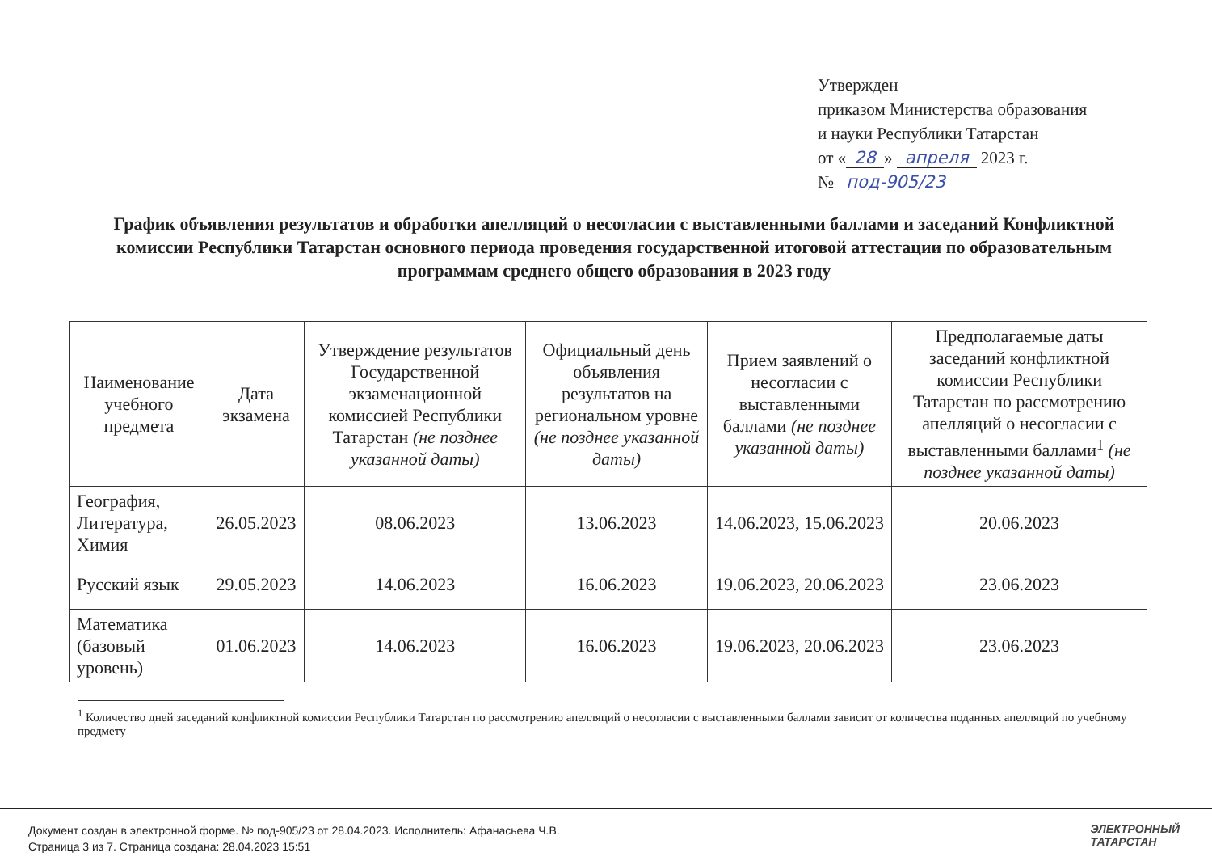Утвержден
приказом Министерства образования
и науки Республики Татарстан
от « 28 » апреля 2023 г.
№ под-905/23
График объявления результатов и обработки апелляций о несогласии с выставленными баллами и заседаний Конфликтной комиссии Республики Татарстан основного периода проведения государственной итоговой аттестации по образовательным программам среднего общего образования в 2023 году
| Наименование учебного предмета | Дата экзамена | Утверждение результатов Государственной экзаменационной комиссией Республики Татарстан (не позднее указанной даты) | Официальный день объявления результатов на региональном уровне (не позднее указанной даты) | Прием заявлений о несогласии с выставленными баллами (не позднее указанной даты) | Предполагаемые даты заседаний конфликтной комиссии Республики Татарстан по рассмотрению апелляций о несогласии с выставленными баллами<sup>1</sup> (не позднее указанной даты) |
| --- | --- | --- | --- | --- | --- |
| География, Литература, Химия | 26.05.2023 | 08.06.2023 | 13.06.2023 | 14.06.2023, 15.06.2023 | 20.06.2023 |
| Русский язык | 29.05.2023 | 14.06.2023 | 16.06.2023 | 19.06.2023, 20.06.2023 | 23.06.2023 |
| Математика (базовый уровень) | 01.06.2023 | 14.06.2023 | 16.06.2023 | 19.06.2023, 20.06.2023 | 23.06.2023 |
<sup>1</sup> Количество дней заседаний конфликтной комиссии Республики Татарстан по рассмотрению апелляций о несогласии с выставленными баллами зависит от количества поданных апелляций по учебному предмету
Документ создан в электронной форме. № под-905/23 от 28.04.2023. Исполнитель: Афанасьева Ч.В.
Страница 3 из 7. Страница создана: 28.04.2023 15:51
ЭЛЕКТРОННЫЙ
ТАТАРСТАН